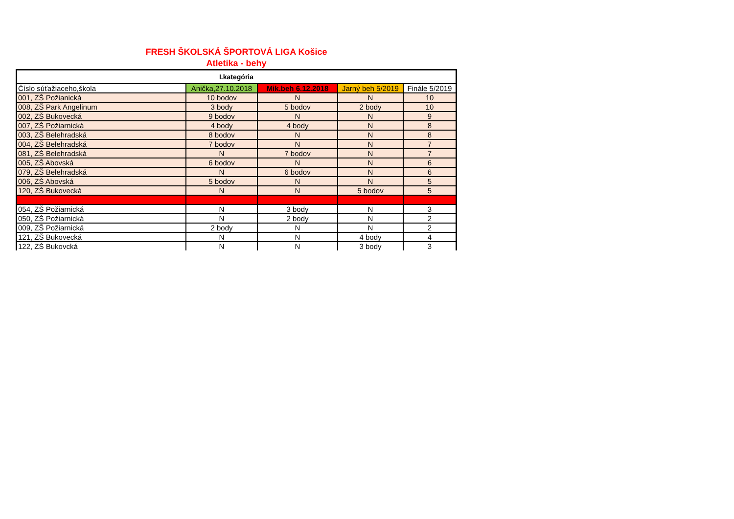FRESH ŠKOLSKÁ ŠPORTOVÁ LIGA Košice
Atletika - behy
| I.kategória | | | | |
| --- | --- | --- | --- | --- |
| Číslo súťažiaceho,škola | Anička,27.10.2018 | Mik.beh 6.12.2018 | Jarný beh 5/2019 | Finále 5/2019 |
| 001, ZŠ Požianická | 10 bodov | N | N | 10 |
| 008, ZŠ Park Angelinum | 3 body | 5 bodov | 2 body | 10 |
| 002, ZŠ Bukovecká | 9 bodov | N | N | 9 |
| 007, ZŠ Požiarnická | 4 body | 4 body | N | 8 |
| 003, ZŠ Belehradská | 8 bodov | N | N | 8 |
| 004, ZŠ Belehradská | 7 bodov | N | N | 7 |
| 081, ZŠ Belehradská | N | 7 bodov | N | 7 |
| 005, ZŠ Abovská | 6 bodov | N | N | 6 |
| 079, ZŠ Belehradská | N | 6 bodov | N | 6 |
| 006, ZŠ Abovská | 5 bodov | N | N | 5 |
| 120, ZŠ Bukovecká | N | N | 5 bodov | 5 |
| 054, ZŠ Požiarnická | N | 3 body | N | 3 |
| 050, ZŠ Požiarnická | N | 2 body | N | 2 |
| 009, ZŠ Požiarnická | 2 body | N | N | 2 |
| 121, ZŠ Bukovecká | N | N | 4 body | 4 |
| 122, ZŠ Bukovcká | N | N | 3 body | 3 |